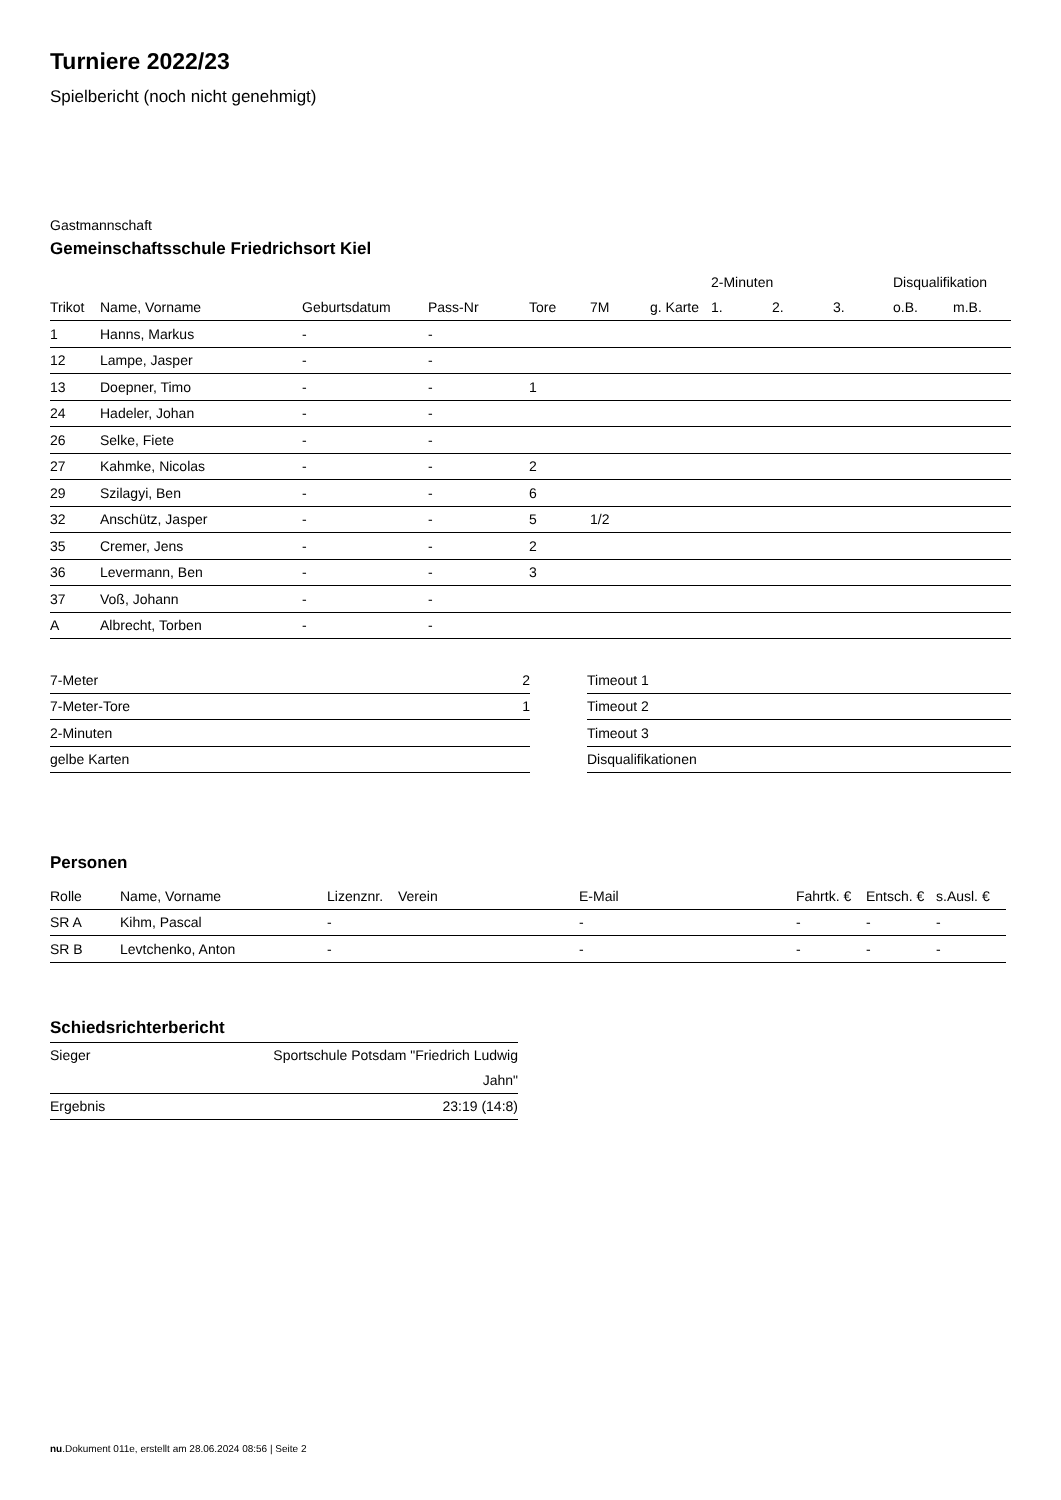Turniere 2022/23
Spielbericht (noch nicht genehmigt)
Gastmannschaft
Gemeinschaftsschule Friedrichsort Kiel
| | | | | | | | 2-Minuten | | | Disqualifikation | |
| --- | --- | --- | --- | --- | --- | --- | --- | --- | --- | --- | --- |
| Trikot | Name, Vorname | Geburtsdatum | Pass-Nr | Tore | 7M | g. Karte | 1. | 2. | 3. | o.B. | m.B. |
| 1 | Hanns, Markus | - | - | | | | | | | | |
| 12 | Lampe, Jasper | - | - | | | | | | | | |
| 13 | Doepner, Timo | - | - | 1 | | | | | | | |
| 24 | Hadeler, Johan | - | - | | | | | | | | |
| 26 | Selke, Fiete | - | - | | | | | | | | |
| 27 | Kahmke, Nicolas | - | - | 2 | | | | | | | |
| 29 | Szilagyi, Ben | - | - | 6 | | | | | | | |
| 32 | Anschütz, Jasper | - | - | 5 | 1/2 | | | | | | |
| 35 | Cremer, Jens | - | - | 2 | | | | | | | |
| 36 | Levermann, Ben | - | - | 3 | | | | | | | |
| 37 | Voß, Johann | - | - | | | | | | | | |
| A | Albrecht, Torben | - | - | | | | | | | | |
| 7-Meter | 2 |
| 7-Meter-Tore | 1 |
| 2-Minuten | |
| gelbe Karten | |
| Timeout 1 |
| Timeout 2 |
| Timeout 3 |
| Disqualifikationen |
Personen
| Rolle | Name, Vorname | Lizenznr. | Verein | E-Mail | Fahrtk. € | Entsch. € | s.Ausl. € |
| --- | --- | --- | --- | --- | --- | --- | --- |
| SR A | Kihm, Pascal | - | | - | - | - | - |
| SR B | Levtchenko, Anton | - | | - | - | - | - |
Schiedsrichterbericht
| Sieger | Sportschule Potsdam "Friedrich Ludwig Jahn" |
| Ergebnis | 23:19 (14:8) |
nu.Dokument 011e, erstellt am 28.06.2024 08:56 | Seite 2